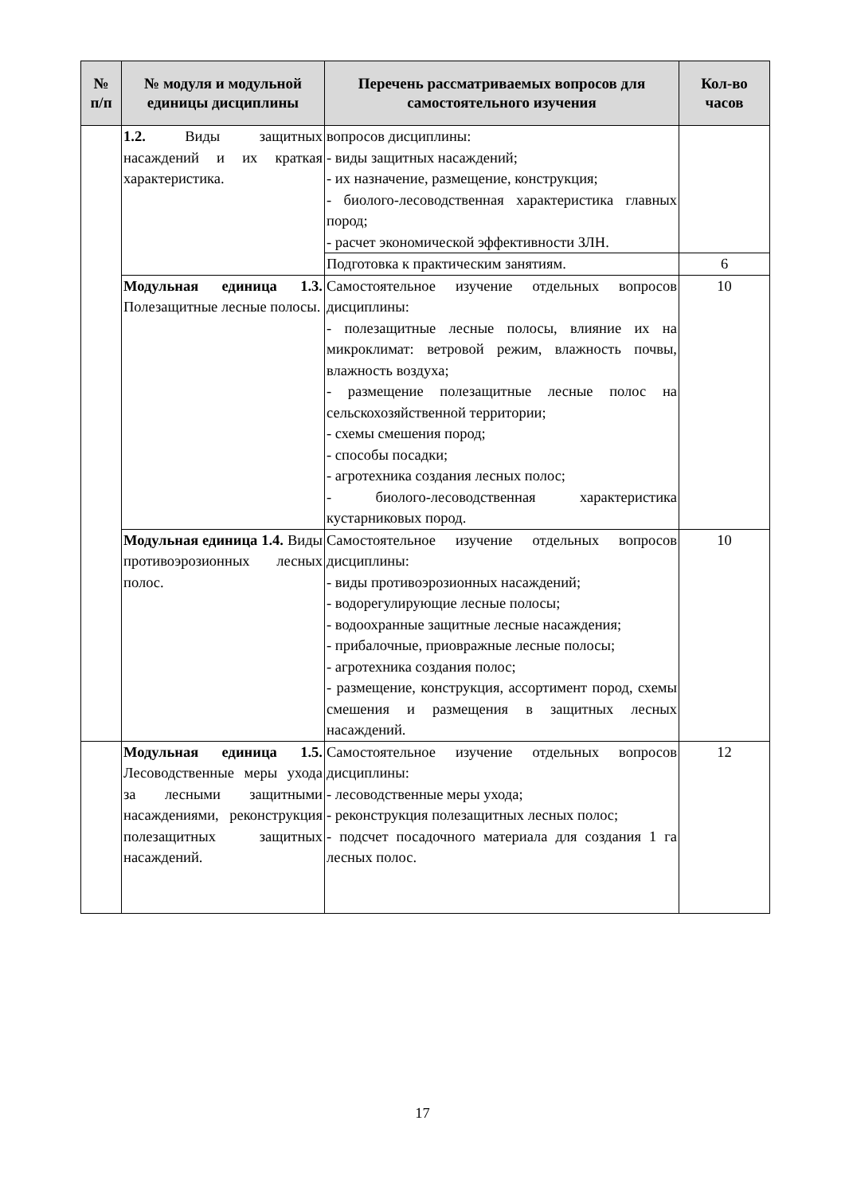| № п/п | № модуля и модульной единицы дисциплины | Перечень рассматриваемых вопросов для самостоятельного изучения | Кол-во часов |
| --- | --- | --- | --- |
| | 1.2. Виды защитных насаждений и их краткая характеристика. | вопросов дисциплины: - виды защитных насаждений; - их назначение, размещение, конструкция; - биолого-лесоводственная характеристика главных пород; - расчет экономической эффективности ЗЛН. | |
| | | Подготовка к практическим занятиям. | 6 |
| | Модульная единица 1.3. Полезащитные лесные полосы. | Самостоятельное изучение отдельных вопросов дисциплины: - полезащитные лесные полосы, влияние их на микроклимат: ветровой режим, влажность почвы, влажность воздуха; - размещение полезащитные лесные полос на сельскохозяйственной территории; - схемы смешения пород; - способы посадки; - агротехника создания лесных полос; - биолого-лесоводственная характеристика кустарниковых пород. | 10 |
| | Модульная единица 1.4. Виды противоэрозионных лесных полос. | Самостоятельное изучение отдельных вопросов дисциплины: - виды противоэрозионных насаждений; - водорегулирующие лесные полосы; - водоохранные защитные лесные насаждения; - прибалочные, приовражные лесные полосы; - агротехника создания полос; - размещение, конструкция, ассортимент пород, схемы смешения и размещения в защитных лесных насаждений. | 10 |
| | Модульная единица 1.5. Лесоводственные меры ухода за лесными защитными насаждениями, реконструкция полезащитных защитных насаждений. | Самостоятельное изучение отдельных вопросов дисциплины: - лесоводственные меры ухода; - реконструкция полезащитных лесных полос; - подсчет посадочного материала для создания 1 га лесных полос. | 12 |
17